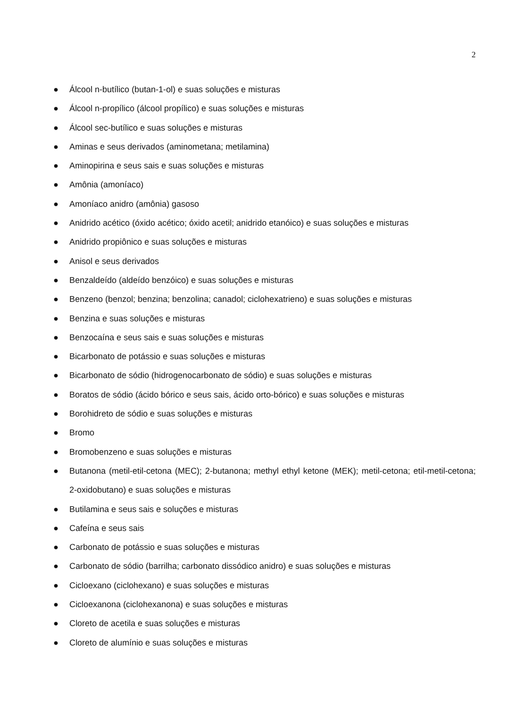2
● Álcool n-butílico (butan-1-ol) e suas soluções e misturas
● Álcool n-propílico (álcool propílico) e suas soluções e misturas
● Álcool sec-butílico e suas soluções e misturas
● Aminas e seus derivados (aminometana; metilamina)
● Aminopirina e seus sais e suas soluções e misturas
● Amônia (amoníaco)
● Amoníaco anidro (amônia) gasoso
● Anidrido acético (óxido acético; óxido acetil; anidrido etanóico) e suas soluções e misturas
● Anidrido propiônico e suas soluções e misturas
● Anisol e seus derivados
● Benzaldeído (aldeído benzóico) e suas soluções e misturas
● Benzeno (benzol; benzina; benzolina; canadol; ciclohexatrieno) e suas soluções e misturas
● Benzina e suas soluções e misturas
● Benzocaína e seus sais e suas soluções e misturas
● Bicarbonato de potássio e suas soluções e misturas
● Bicarbonato de sódio (hidrogenocarbonato de sódio) e suas soluções e misturas
● Boratos de sódio (ácido bórico e seus sais, ácido orto-bórico) e suas soluções e misturas
● Borohidreto de sódio e suas soluções e misturas
● Bromo
● Bromobenzeno e suas soluções e misturas
● Butanona (metil-etil-cetona (MEC); 2-butanona; methyl ethyl ketone (MEK); metil-cetona; etil-metil-cetona; 2-oxidobutano) e suas soluções e misturas
● Butilamina e seus sais e soluções e misturas
● Cafeína e seus sais
● Carbonato de potássio e suas soluções e misturas
● Carbonato de sódio (barrilha; carbonato dissódico anidro) e suas soluções e misturas
● Cicloexano (ciclohexano) e suas soluções e misturas
● Cicloexanona (ciclohexanona) e suas soluções e misturas
● Cloreto de acetila e suas soluções e misturas
● Cloreto de alumínio e suas soluções e misturas